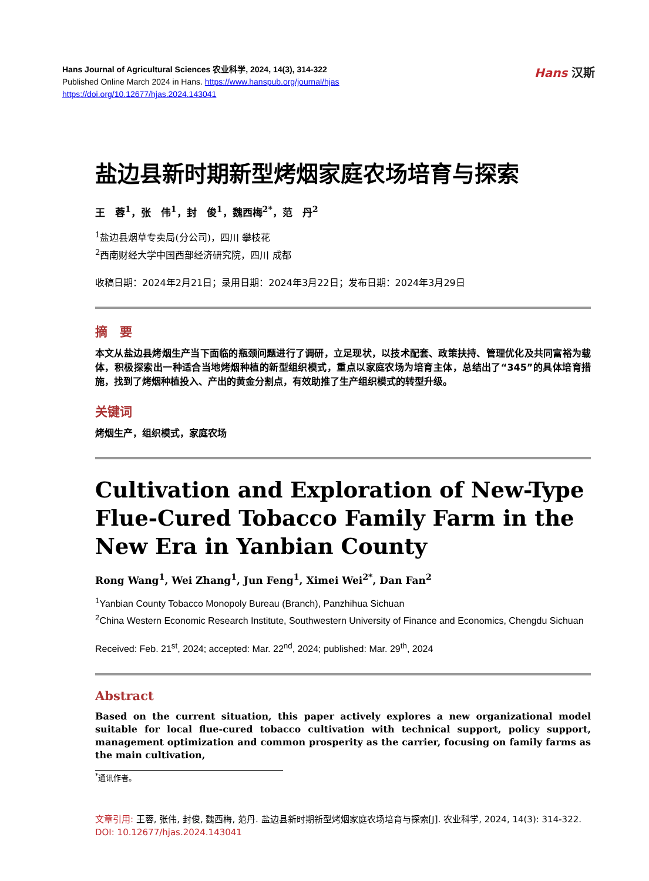Hans Journal of Agricultural Sciences 农业科学, 2024, 14(3), 314-322
Published Online March 2024 in Hans. https://www.hanspub.org/journal/hjas
https://doi.org/10.12677/hjas.2024.143041
Hans 汉斯
盐边县新时期新型烤烟家庭农场培育与探索
王　蓉<sup>1</sup>，张　伟<sup>1</sup>，封　俊<sup>1</sup>，魏西梅<sup>2*</sup>，范　丹<sup>2</sup>
<sup>1</sup> 盐边县烟草专卖局(分公司)，四川 攀枝花
<sup>2</sup> 西南财经大学中国西部经济研究院，四川 成都
收稿日期：2024年2月21日；录用日期：2024年3月22日；发布日期：2024年3月29日
摘　要
本文从盐边县烤烟生产当下面临的瓶颈问题进行了调研，立足现状，以技术配套、政策扶持、管理优化及共同富裕为载体，积极探索出一种适合当地烤烟种植的新型组织模式，重点以家庭农场为培育主体，总结出了“345”的具体培育措施，找到了烤烟种植投入、产出的黄金分割点，有效助推了生产组织模式的转型升级。
关键词
烤烟生产，组织模式，家庭农场
Cultivation and Exploration of New-Type Flue-Cured Tobacco Family Farm in the New Era in Yanbian County
Rong Wang<sup>1</sup>, Wei Zhang<sup>1</sup>, Jun Feng<sup>1</sup>, Ximei Wei<sup>2*</sup>, Dan Fan<sup>2</sup>
<sup>1</sup> Yanbian County Tobacco Monopoly Bureau (Branch), Panzhihua Sichuan
<sup>2</sup> China Western Economic Research Institute, Southwestern University of Finance and Economics, Chengdu Sichuan
Received: Feb. 21<sup>st</sup>, 2024; accepted: Mar. 22<sup>nd</sup>, 2024; published: Mar. 29<sup>th</sup>, 2024
Abstract
Based on the current situation, this paper actively explores a new organizational model suitable for local flue-cured tobacco cultivation with technical support, policy support, management optimization and common prosperity as the carrier, focusing on family farms as the main cultivation,
<sup>*</sup> 通讯作者。
文章引用: 王蓉, 张伟, 封俊, 魏西梅, 范丹. 盐边县新时期新型烤烟家庭农场培育与探索[J]. 农业科学, 2024, 14(3): 314-322. DOI: 10.12677/hjas.2024.143041